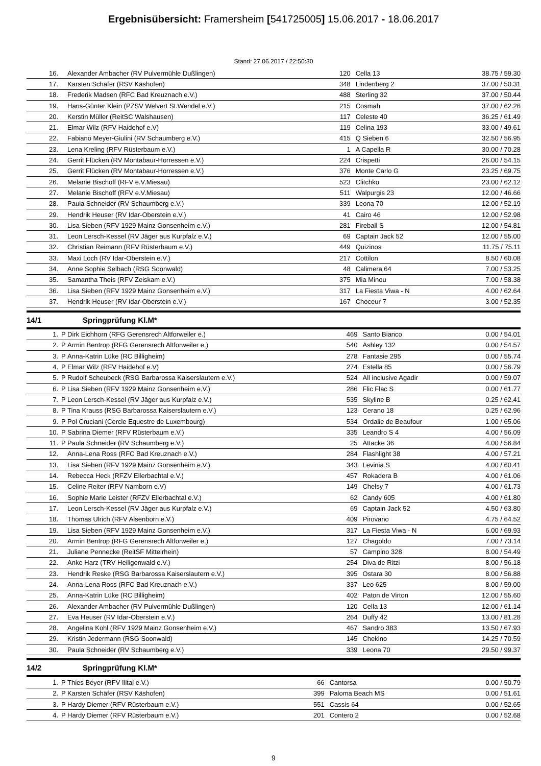Ergebnisübersicht: Framersheim [541725005] 15.06.2017 - 18.06.2017
Stand: 27.06.2017 / 22:50:30
| 16. | | Alexander Ambacher (RV Pulvermühle Dußlingen) | 120 | Cella 13 | 38.75 / 59.30 |
| 17. | | Karsten Schäfer (RSV Käshofen) | 348 | Lindenberg 2 | 37.00 / 50.31 |
| 18. | | Frederik Madsen (RFC Bad Kreuznach e.V.) | 488 | Sterling 32 | 37.00 / 50.44 |
| 19. | | Hans-Günter Klein (PZSV Welvert St.Wendel e.V.) | 215 | Cosmah | 37.00 / 62.26 |
| 20. | | Kerstin Müller (ReitSC Walshausen) | 117 | Celeste 40 | 36.25 / 61.49 |
| 21. | | Elmar Wilz (RFV Haidehof e.V) | 119 | Celina 193 | 33.00 / 49.61 |
| 22. | | Fabiano Meyer-Giulini (RV Schaumberg e.V.) | 415 | Q Sieben 6 | 32.50 / 56.95 |
| 23. | | Lena Kreling (RFV Rüsterbaum e.V.) | 1 | A Capella R | 30.00 / 70.28 |
| 24. | | Gerrit Flücken (RV Montabaur-Horressen e.V.) | 224 | Crispetti | 26.00 / 54.15 |
| 25. | | Gerrit Flücken (RV Montabaur-Horressen e.V.) | 376 | Monte Carlo G | 23.25 / 69.75 |
| 26. | | Melanie Bischoff (RFV e.V.Miesau) | 523 | Clitchko | 23.00 / 62.12 |
| 27. | | Melanie Bischoff (RFV e.V.Miesau) | 511 | Walpurgis 23 | 12.00 / 46.66 |
| 28. | | Paula Schneider (RV Schaumberg e.V.) | 339 | Leona 70 | 12.00 / 52.19 |
| 29. | | Hendrik Heuser (RV Idar-Oberstein e.V.) | 41 | Cairo 46 | 12.00 / 52.98 |
| 30. | | Lisa Sieben (RFV 1929 Mainz Gonsenheim e.V.) | 281 | Fireball S | 12.00 / 54.81 |
| 31. | | Leon Lersch-Kessel (RV Jäger aus Kurpfalz e.V.) | 69 | Captain Jack 52 | 12.00 / 55.00 |
| 32. | | Christian Reimann (RFV Rüsterbaum e.V.) | 449 | Quizinos | 11.75 / 75.11 |
| 33. | | Maxi Loch (RV Idar-Oberstein e.V.) | 217 | Cottilon | 8.50 / 60.08 |
| 34. | | Anne Sophie Selbach (RSG Soonwald) | 48 | Calimera 64 | 7.00 / 53.25 |
| 35. | | Samantha Theis (RFV Zeiskam e.V.) | 375 | Mia Minou | 7.00 / 58.38 |
| 36. | | Lisa Sieben (RFV 1929 Mainz Gonsenheim e.V.) | 317 | La Fiesta Viwa - N | 4.00 / 62.64 |
| 37. | | Hendrik Heuser (RV Idar-Oberstein e.V.) | 167 | Choceur 7 | 3.00 / 52.35 |
14/1 Springprüfung Kl.M*
| 1. | P | Dirk Eichhorn (RFG Gerensrech Altforweiler e.) | 469 | Santo Bianco | 0.00 / 54.01 |
| 2. | P | Armin Bentrop (RFG Gerensrech Altforweiler e.) | 540 | Ashley 132 | 0.00 / 54.57 |
| 3. | P | Anna-Katrin Lüke (RC Billigheim) | 278 | Fantasie 295 | 0.00 / 55.74 |
| 4. | P | Elmar Wilz (RFV Haidehof e.V) | 274 | Estella 85 | 0.00 / 56.79 |
| 5. | P | Rudolf Scheubeck (RSG Barbarossa Kaiserslautern e.V.) | 524 | All inclusive Agadir | 0.00 / 59.07 |
| 6. | P | Lisa Sieben (RFV 1929 Mainz Gonsenheim e.V.) | 286 | Flic Flac S | 0.00 / 61.77 |
| 7. | P | Leon Lersch-Kessel (RV Jäger aus Kurpfalz e.V.) | 535 | Skyline B | 0.25 / 62.41 |
| 8. | P | Tina Krauss (RSG Barbarossa Kaiserslautern e.V.) | 123 | Cerano 18 | 0.25 / 62.96 |
| 9. | P | Pol Cruciani (Cercle Equestre de Luxembourg) | 534 | Ordalie de Beaufour | 1.00 / 65.06 |
| 10. | P | Sabrina Diemer (RFV Rüsterbaum e.V.) | 335 | Leandro S 4 | 4.00 / 56.09 |
| 11. | P | Paula Schneider (RV Schaumberg e.V.) | 25 | Attacke 36 | 4.00 / 56.84 |
| 12. | | Anna-Lena Ross (RFC Bad Kreuznach e.V.) | 284 | Flashlight 38 | 4.00 / 57.21 |
| 13. | | Lisa Sieben (RFV 1929 Mainz Gonsenheim e.V.) | 343 | Levinia S | 4.00 / 60.41 |
| 14. | | Rebecca Heck (RFZV Ellerbachtal e.V.) | 457 | Rokadera B | 4.00 / 61.06 |
| 15. | | Celine Reiter (RFV Namborn e.V) | 149 | Chelsy 7 | 4.00 / 61.73 |
| 16. | | Sophie Marie Leister (RFZV Ellerbachtal e.V.) | 62 | Candy 605 | 4.00 / 61.80 |
| 17. | | Leon Lersch-Kessel (RV Jäger aus Kurpfalz e.V.) | 69 | Captain Jack 52 | 4.50 / 63.80 |
| 18. | | Thomas Ulrich (RFV Alsenborn e.V.) | 409 | Pirovano | 4.75 / 64.52 |
| 19. | | Lisa Sieben (RFV 1929 Mainz Gonsenheim e.V.) | 317 | La Fiesta Viwa - N | 6.00 / 69.93 |
| 20. | | Armin Bentrop (RFG Gerensrech Altforweiler e.) | 127 | Chagoldo | 7.00 / 73.14 |
| 21. | | Juliane Pennecke (ReitSF Mittelrhein) | 57 | Campino 328 | 8.00 / 54.49 |
| 22. | | Anke Harz (TRV Heiligenwald e.V.) | 254 | Diva de Ritzi | 8.00 / 56.18 |
| 23. | | Hendrik Reske (RSG Barbarossa Kaiserslautern e.V.) | 395 | Ostara 30 | 8.00 / 56.88 |
| 24. | | Anna-Lena Ross (RFC Bad Kreuznach e.V.) | 337 | Leo 625 | 8.00 / 59.00 |
| 25. | | Anna-Katrin Lüke (RC Billigheim) | 402 | Paton de Virton | 12.00 / 55.60 |
| 26. | | Alexander Ambacher (RV Pulvermühle Dußlingen) | 120 | Cella 13 | 12.00 / 61.14 |
| 27. | | Eva Heuser (RV Idar-Oberstein e.V.) | 264 | Duffy 42 | 13.00 / 81.28 |
| 28. | | Angelina Kohl (RFV 1929 Mainz Gonsenheim e.V.) | 467 | Sandro 383 | 13.50 / 67.93 |
| 29. | | Kristin Jedermann (RSG Soonwald) | 145 | Chekino | 14.25 / 70.59 |
| 30. | | Paula Schneider (RV Schaumberg e.V.) | 339 | Leona 70 | 29.50 / 99.37 |
14/2 Springprüfung Kl.M*
| 1. | P | Thies Beyer (RFV Illtal e.V.) | 66 | Cantorsa | 0.00 / 50.79 |
| 2. | P | Karsten Schäfer (RSV Käshofen) | 399 | Paloma Beach MS | 0.00 / 51.61 |
| 3. | P | Hardy Diemer (RFV Rüsterbaum e.V.) | 551 | Cassis 64 | 0.00 / 52.65 |
| 4. | P | Hardy Diemer (RFV Rüsterbaum e.V.) | 201 | Contero 2 | 0.00 / 52.68 |
9